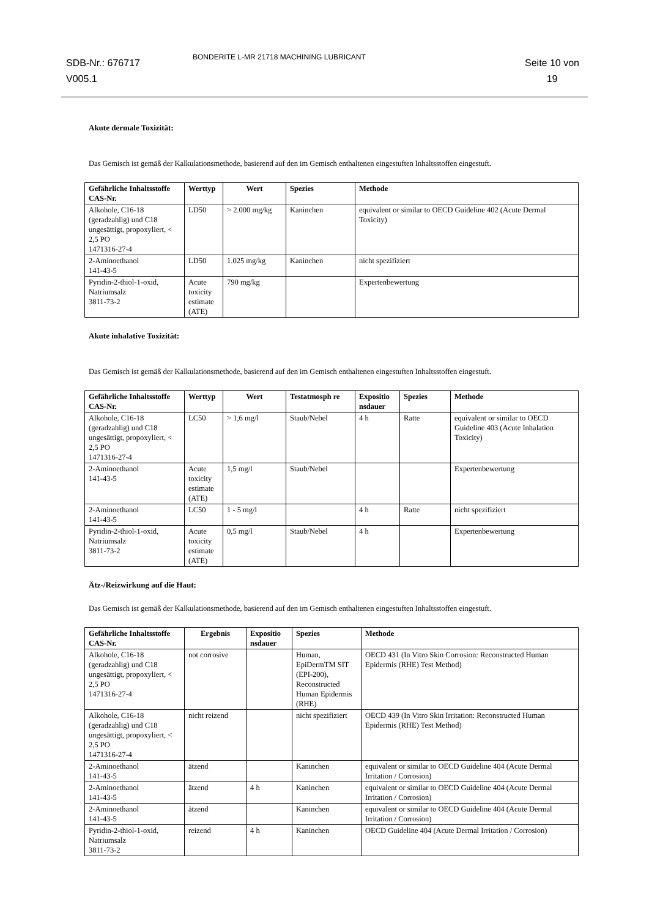SDB-Nr.: 676717
V005.1
BONDERITE L-MR 21718 MACHINING LUBRICANT
Seite 10 von
19
Akute dermale Toxizität:
Das Gemisch ist gemäß der Kalkulationsmethode, basierend auf den im Gemisch enthaltenen eingestuften Inhaltsstoffen eingestuft.
| Gefährliche Inhaltsstoffe CAS-Nr. | Werttyp | Wert | Spezies | Methode |
| --- | --- | --- | --- | --- |
| Alkohole, C16-18 (geradzahlig) und C18 ungesättigt, propoxyliert, < 2,5 PO 1471316-27-4 | LD50 | > 2.000 mg/kg | Kaninchen | equivalent or similar to OECD Guideline 402 (Acute Dermal Toxicity) |
| 2-Aminoethanol 141-43-5 | LD50 | 1.025 mg/kg | Kaninchen | nicht spezifiziert |
| Pyridin-2-thiol-1-oxid, Natriumsalz 3811-73-2 | Acute toxicity estimate (ATE) | 790 mg/kg | | Expertenbewertung |
Akute inhalative Toxizität:
Das Gemisch ist gemäß der Kalkulationsmethode, basierend auf den im Gemisch enthaltenen eingestuften Inhaltsstoffen eingestuft.
| Gefährliche Inhaltsstoffe CAS-Nr. | Werttyp | Wert | Testatmosph re | Expositio nsdauer | Spezies | Methode |
| --- | --- | --- | --- | --- | --- | --- |
| Alkohole, C16-18 (geradzahlig) und C18 ungesättigt, propoxyliert, < 2,5 PO 1471316-27-4 | LC50 | > 1,6 mg/l | Staub/Nebel | 4 h | Ratte | equivalent or similar to OECD Guideline 403 (Acute Inhalation Toxicity) |
| 2-Aminoethanol 141-43-5 | Acute toxicity estimate (ATE) | 1,5 mg/l | Staub/Nebel | | | Expertenbewertung |
| 2-Aminoethanol 141-43-5 | LC50 | 1 - 5 mg/l | | 4 h | Ratte | nicht spezifiziert |
| Pyridin-2-thiol-1-oxid, Natriumsalz 3811-73-2 | Acute toxicity estimate (ATE) | 0,5 mg/l | Staub/Nebel | 4 h | | Expertenbewertung |
Ätz-/Reizwirkung auf die Haut:
Das Gemisch ist gemäß der Kalkulationsmethode, basierend auf den im Gemisch enthaltenen eingestuften Inhaltsstoffen eingestuft.
| Gefährliche Inhaltsstoffe CAS-Nr. | Ergebnis | Expositio nsdauer | Spezies | Methode |
| --- | --- | --- | --- | --- |
| Alkohole, C16-18 (geradzahlig) und C18 ungesättigt, propoxyliert, < 2,5 PO 1471316-27-4 | not corrosive | | Human, EpiDermTM SIT (EPI-200), Reconstructed Human Epidermis (RHE) | OECD 431 (In Vitro Skin Corrosion: Reconstructed Human Epidermis (RHE) Test Method) |
| Alkohole, C16-18 (geradzahlig) und C18 ungesättigt, propoxyliert, < 2,5 PO 1471316-27-4 | nicht reizend | | nicht spezifiziert | OECD 439 (In Vitro Skin Irritation: Reconstructed Human Epidermis (RHE) Test Method) |
| 2-Aminoethanol 141-43-5 | ätzend | | Kaninchen | equivalent or similar to OECD Guideline 404 (Acute Dermal Irritation / Corrosion) |
| 2-Aminoethanol 141-43-5 | ätzend | 4 h | Kaninchen | equivalent or similar to OECD Guideline 404 (Acute Dermal Irritation / Corrosion) |
| 2-Aminoethanol 141-43-5 | ätzend | | Kaninchen | equivalent or similar to OECD Guideline 404 (Acute Dermal Irritation / Corrosion) |
| Pyridin-2-thiol-1-oxid, Natriumsalz 3811-73-2 | reizend | 4 h | Kaninchen | OECD Guideline 404 (Acute Dermal Irritation / Corrosion) |